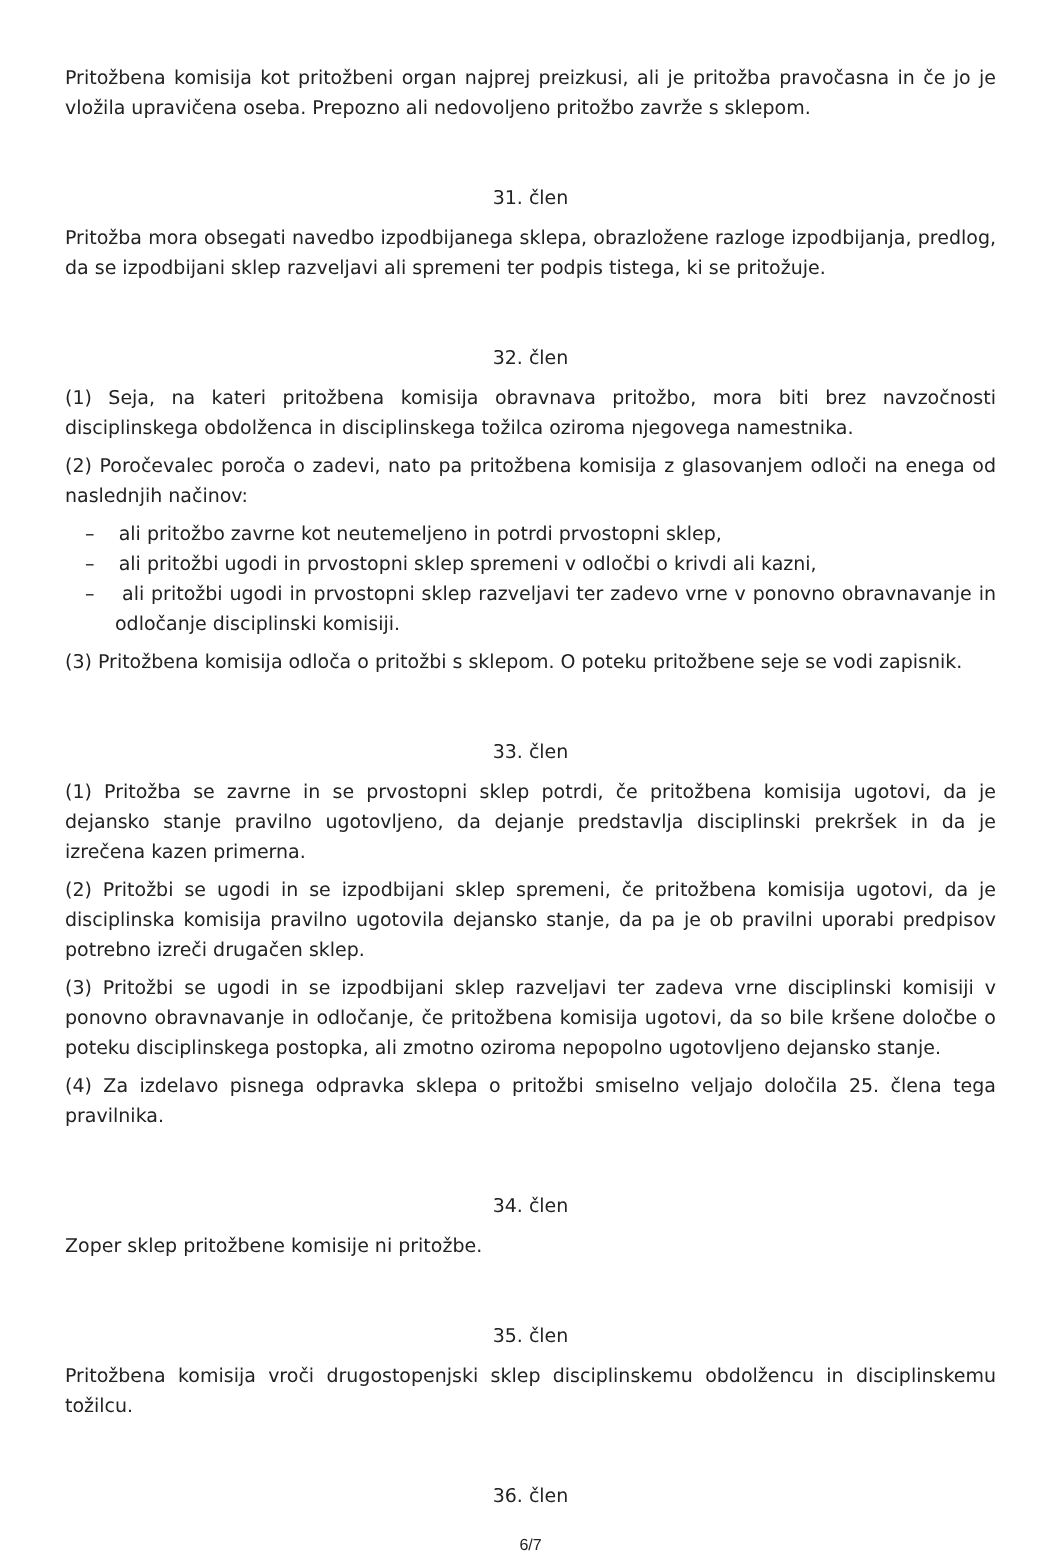Pritožbena komisija kot pritožbeni organ najprej preizkusi, ali je pritožba pravočasna in če jo je vložila upravičena oseba. Prepozno ali nedovoljeno pritožbo zavrže s sklepom.
31. člen
Pritožba mora obsegati navedbo izpodbijanega sklepa, obrazložene razloge izpodbijanja, predlog, da se izpodbijani sklep razveljavi ali spremeni ter podpis tistega, ki se pritožuje.
32. člen
(1) Seja, na kateri pritožbena komisija obravnava pritožbo, mora biti brez navzočnosti disciplinskega obdolženca in disciplinskega tožilca oziroma njegovega namestnika.
(2) Poročevalec poroča o zadevi, nato pa pritožbena komisija z glasovanjem odloči na enega od naslednjih načinov:
– ali pritožbo zavrne kot neutemeljeno in potrdi prvostopni sklep,
– ali pritožbi ugodi in prvostopni sklep spremeni v odločbi o krivdi ali kazni,
– ali pritožbi ugodi in prvostopni sklep razveljavi ter zadevo vrne v ponovno obravnavanje in odločanje disciplinski komisiji.
(3) Pritožbena komisija odloča o pritožbi s sklepom. O poteku pritožbene seje se vodi zapisnik.
33. člen
(1) Pritožba se zavrne in se prvostopni sklep potrdi, če pritožbena komisija ugotovi, da je dejansko stanje pravilno ugotovljeno, da dejanje predstavlja disciplinski prekršek in da je izrečena kazen primerna.
(2) Pritožbi se ugodi in se izpodbijani sklep spremeni, če pritožbena komisija ugotovi, da je disciplinska komisija pravilno ugotovila dejansko stanje, da pa je ob pravilni uporabi predpisov potrebno izreči drugačen sklep.
(3) Pritožbi se ugodi in se izpodbijani sklep razveljavi ter zadeva vrne disciplinski komisiji v ponovno obravnavanje in odločanje, če pritožbena komisija ugotovi, da so bile kršene določbe o poteku disciplinskega postopka, ali zmotno oziroma nepopolno ugotovljeno dejansko stanje.
(4) Za izdelavo pisnega odpravka sklepa o pritožbi smiselno veljajo določila 25. člena tega pravilnika.
34. člen
Zoper sklep pritožbene komisije ni pritožbe.
35. člen
Pritožbena komisija vroči drugostopenjski sklep disciplinskemu obdolžencu in disciplinskemu tožilcu.
36. člen
6/7